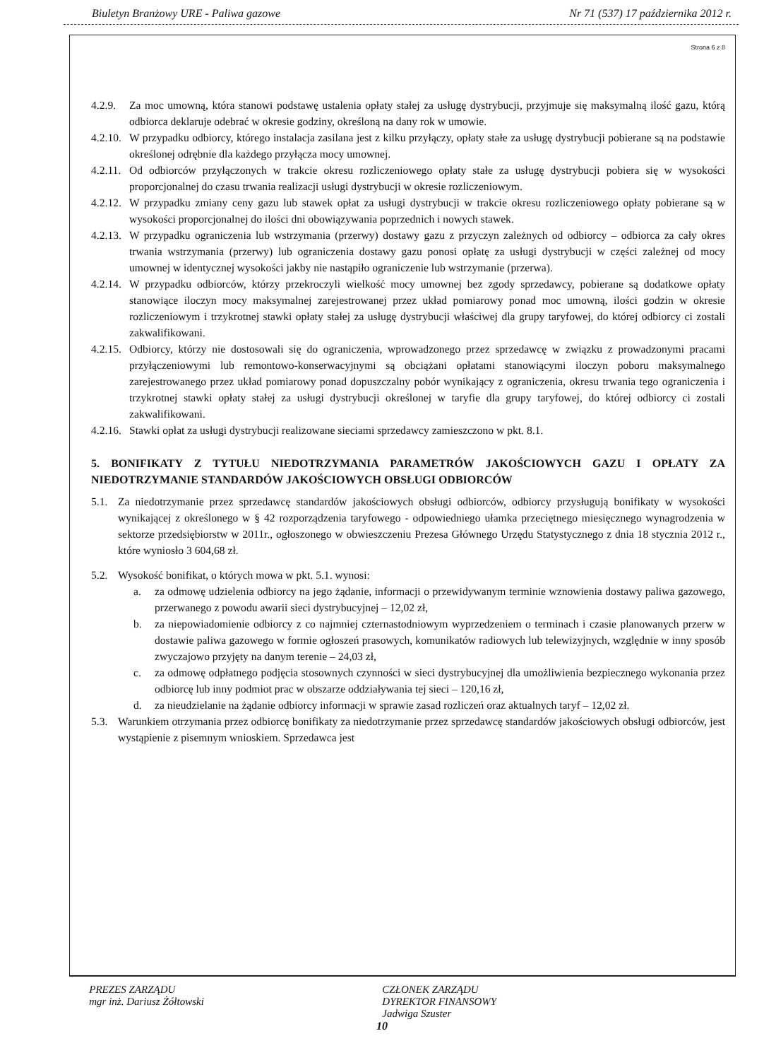Biuletyn Branżowy URE - Paliwa gazowe Nr 71 (537) 17 października 2012 r.
Strona 6 z 8
4.2.9. Za moc umowną, która stanowi podstawę ustalenia opłaty stałej za usługę dystrybucji, przyjmuje się maksymalną ilość gazu, którą odbiorca deklaruje odebrać w okresie godziny, określoną na dany rok w umowie.
4.2.10. W przypadku odbiorcy, którego instalacja zasilana jest z kilku przyłączy, opłaty stałe za usługę dystrybucji pobierane są na podstawie określonej odrębnie dla każdego przyłącza mocy umownej.
4.2.11. Od odbiorców przyłączonych w trakcie okresu rozliczeniowego opłaty stałe za usługę dystrybucji pobiera się w wysokości proporcjonalnej do czasu trwania realizacji usługi dystrybucji w okresie rozliczeniowym.
4.2.12. W przypadku zmiany ceny gazu lub stawek opłat za usługi dystrybucji w trakcie okresu rozliczeniowego opłaty pobierane są w wysokości proporcjonalnej do ilości dni obowiązywania poprzednich i nowych stawek.
4.2.13. W przypadku ograniczenia lub wstrzymania (przerwy) dostawy gazu z przyczyn zależnych od odbiorcy – odbiorca za cały okres trwania wstrzymania (przerwy) lub ograniczenia dostawy gazu ponosi opłatę za usługi dystrybucji w części zależnej od mocy umownej w identycznej wysokości jakby nie nastąpiło ograniczenie lub wstrzymanie (przerwa).
4.2.14. W przypadku odbiorców, którzy przekroczyli wielkość mocy umownej bez zgody sprzedawcy, pobierane są dodatkowe opłaty stanowiące iloczyn mocy maksymalnej zarejestrowanej przez układ pomiarowy ponad moc umowną, ilości godzin w okresie rozliczeniowym i trzykrotnej stawki opłaty stałej za usługę dystrybucji właściwej dla grupy taryfowej, do której odbiorcy ci zostali zakwalifikowani.
4.2.15. Odbiorcy, którzy nie dostosowali się do ograniczenia, wprowadzonego przez sprzedawcę w związku z prowadzonymi pracami przyłączeniowymi lub remontowo-konserwacyjnymi są obciążani opłatami stanowiącymi iloczyn poboru maksymalnego zarejestrowanego przez układ pomiarowy ponad dopuszczalny pobór wynikający z ograniczenia, okresu trwania tego ograniczenia i trzykrotnej stawki opłaty stałej za usługi dystrybucji określonej w taryfie dla grupy taryfowej, do której odbiorcy ci zostali zakwalifikowani.
4.2.16. Stawki opłat za usługi dystrybucji realizowane sieciami sprzedawcy zamieszczono w pkt. 8.1.
5. BONIFIKATY Z TYTUŁU NIEDOTRZYMANIA PARAMETRÓW JAKOŚCIOWYCH GAZU I OPŁATY ZA NIEDOTRZYMANIE STANDARDÓW JAKOŚCIOWYCH OBSŁUGI ODBIORCÓW
5.1. Za niedotrzymanie przez sprzedawcę standardów jakościowych obsługi odbiorców, odbiorcy przysługują bonifikaty w wysokości wynikającej z określonego w § 42 rozporządzenia taryfowego - odpowiedniego ułamka przeciętnego miesięcznego wynagrodzenia w sektorze przedsiębiorstw w 2011r., ogłoszonego w obwieszczeniu Prezesa Głównego Urzędu Statystycznego z dnia 18 stycznia 2012 r., które wyniosło 3 604,68 zł.
5.2. Wysokość bonifikat, o których mowa w pkt. 5.1. wynosi:
a. za odmowę udzielenia odbiorcy na jego żądanie, informacji o przewidywanym terminie wznowienia dostawy paliwa gazowego, przerwanego z powodu awarii sieci dystrybucyjnej – 12,02 zł,
b. za niepowiadomienie odbiorcy z co najmniej czternastodniowym wyprzedzeniem o terminach i czasie planowanych przerw w dostawie paliwa gazowego w formie ogłoszeń prasowych, komunikatów radiowych lub telewizyjnych, względnie w inny sposób zwyczajowo przyjęty na danym terenie – 24,03 zł,
c. za odmowę odpłatnego podjęcia stosownych czynności w sieci dystrybucyjnej dla umożliwienia bezpiecznego wykonania przez odbiorcę lub inny podmiot prac w obszarze oddziaływania tej sieci – 120,16 zł,
d. za nieudzielanie na żądanie odbiorcy informacji w sprawie zasad rozliczeń oraz aktualnych taryf – 12,02 zł.
5.3. Warunkiem otrzymania przez odbiorcę bonifikaty za niedotrzymanie przez sprzedawcę standardów jakościowych obsługi odbiorców, jest wystąpienie z pisemnym wnioskiem. Sprzedawca jest
PREZES ZARZĄDU
mgr inż. Dariusz Żółtowski CZŁONEK ZARZĄDU
DYREKTOR FINANSOWY
Jadwiga Szuster
10